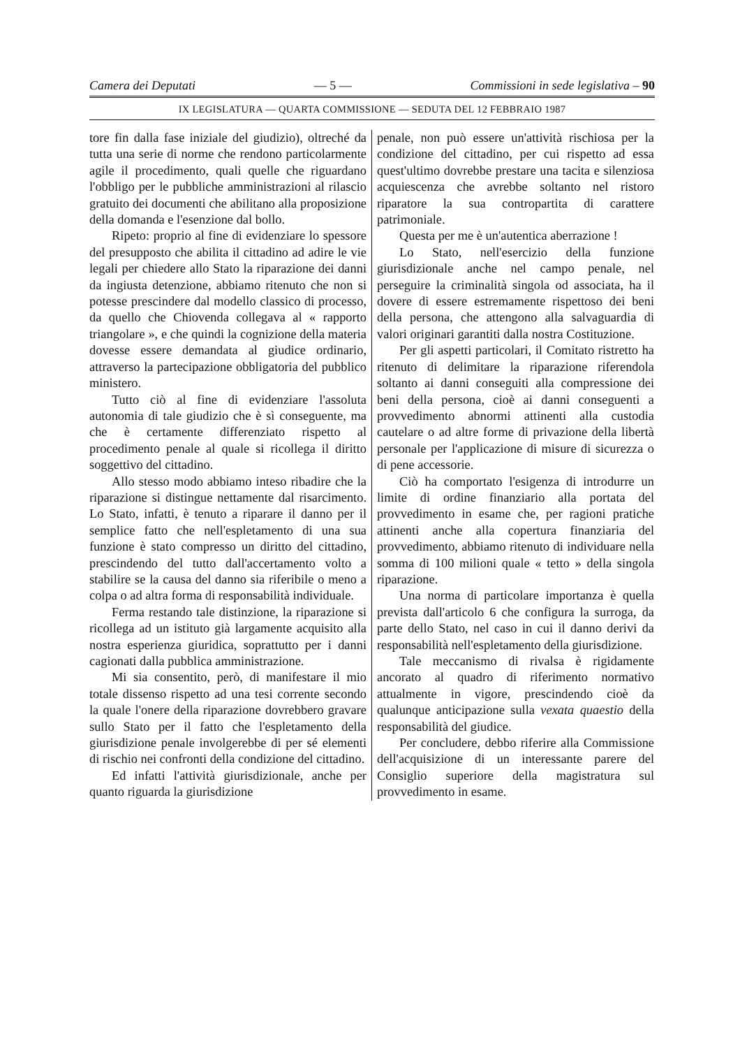Camera dei Deputati — 5 — Commissioni in sede legislativa – 90
IX LEGISLATURA — QUARTA COMMISSIONE — SEDUTA DEL 12 FEBBRAIO 1987
tore fin dalla fase iniziale del giudizio), oltreché da tutta una serie di norme che rendono particolarmente agile il procedimento, quali quelle che riguardano l'obbligo per le pubbliche amministrazioni al rilascio gratuito dei documenti che abilitano alla proposizione della domanda e l'esenzione dal bollo.
Ripeto: proprio al fine di evidenziare lo spessore del presupposto che abilita il cittadino ad adire le vie legali per chiedere allo Stato la riparazione dei danni da ingiusta detenzione, abbiamo ritenuto che non si potesse prescindere dal modello classico di processo, da quello che Chiovenda collegava al « rapporto triangolare », e che quindi la cognizione della materia dovesse essere demandata al giudice ordinario, attraverso la partecipazione obbligatoria del pubblico ministero.
Tutto ciò al fine di evidenziare l'assoluta autonomia di tale giudizio che è sì conseguente, ma che è certamente differenziato rispetto al procedimento penale al quale si ricollega il diritto soggettivo del cittadino.
Allo stesso modo abbiamo inteso ribadire che la riparazione si distingue nettamente dal risarcimento. Lo Stato, infatti, è tenuto a riparare il danno per il semplice fatto che nell'espletamento di una sua funzione è stato compresso un diritto del cittadino, prescindendo del tutto dall'accertamento volto a stabilire se la causa del danno sia riferibile o meno a colpa o ad altra forma di responsabilità individuale.
Ferma restando tale distinzione, la riparazione si ricollega ad un istituto già largamente acquisito alla nostra esperienza giuridica, soprattutto per i danni cagionati dalla pubblica amministrazione.
Mi sia consentito, però, di manifestare il mio totale dissenso rispetto ad una tesi corrente secondo la quale l'onere della riparazione dovrebbero gravare sullo Stato per il fatto che l'espletamento della giurisdizione penale involgerebbe di per sé elementi di rischio nei confronti della condizione del cittadino.
Ed infatti l'attività giurisdizionale, anche per quanto riguarda la giurisdizione
penale, non può essere un'attività rischiosa per la condizione del cittadino, per cui rispetto ad essa quest'ultimo dovrebbe prestare una tacita e silenziosa acquiescenza che avrebbe soltanto nel ristoro riparatore la sua contropartita di carattere patrimoniale.
Questa per me è un'autentica aberrazione !
Lo Stato, nell'esercizio della funzione giurisdizionale anche nel campo penale, nel perseguire la criminalità singola od associata, ha il dovere di essere estremamente rispettoso dei beni della persona, che attengono alla salvaguardia di valori originari garantiti dalla nostra Costituzione.
Per gli aspetti particolari, il Comitato ristretto ha ritenuto di delimitare la riparazione riferendola soltanto ai danni conseguiti alla compressione dei beni della persona, cioè ai danni conseguenti a provvedimento abnormi attinenti alla custodia cautelare o ad altre forme di privazione della libertà personale per l'applicazione di misure di sicurezza o di pene accessorie.
Ciò ha comportato l'esigenza di introdurre un limite di ordine finanziario alla portata del provvedimento in esame che, per ragioni pratiche attinenti anche alla copertura finanziaria del provvedimento, abbiamo ritenuto di individuare nella somma di 100 milioni quale « tetto » della singola riparazione.
Una norma di particolare importanza è quella prevista dall'articolo 6 che configura la surroga, da parte dello Stato, nel caso in cui il danno derivi da responsabilità nell'espletamento della giurisdizione.
Tale meccanismo di rivalsa è rigidamente ancorato al quadro di riferimento normativo attualmente in vigore, prescindendo cioè da qualunque anticipazione sulla vexata quaestio della responsabilità del giudice.
Per concludere, debbo riferire alla Commissione dell'acquisizione di un interessante parere del Consiglio superiore della magistratura sul provvedimento in esame.